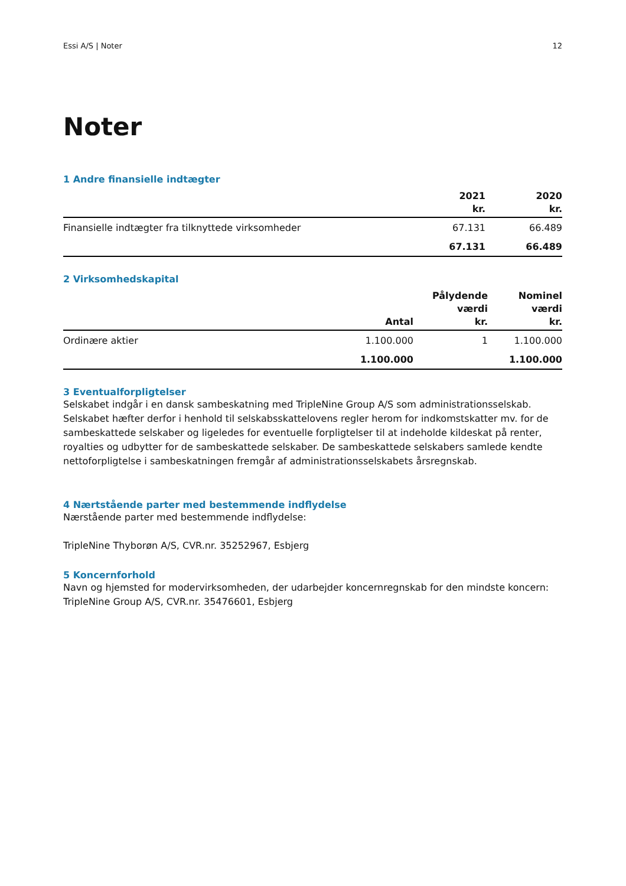Essi A/S | Noter 12
Noter
1 Andre finansielle indtægter
| | 2021 kr. | 2020 kr. |
| --- | --- | --- |
| Finansielle indtægter fra tilknyttede virksomheder | 67.131 | 66.489 |
| | 67.131 | 66.489 |
2 Virksomhedskapital
| | Antal | Pålydende værdi kr. | Nominel værdi kr. |
| --- | --- | --- | --- |
| Ordinære aktier | 1.100.000 | 1 | 1.100.000 |
| | 1.100.000 | | 1.100.000 |
3 Eventualforpligtelser
Selskabet indgår i en dansk sambeskatning med TripleNine Group A/S som administrationsselskab. Selskabet hæfter derfor i henhold til selskabsskattelovens regler herom for indkomstskatter mv. for de sambeskattede selskaber og ligeledes for eventuelle forpligtelser til at indeholde kildeskat på renter, royalties og udbytter for de sambeskattede selskaber. De sambeskattede selskabers samlede kendte nettoforpligtelse i sambeskatningen fremgår af administrationsselskabets årsregnskab.
4 Nærtstående parter med bestemmende indflydelse
Nærstående parter med bestemmende indflydelse:
TripleNine Thyborøn A/S, CVR.nr. 35252967, Esbjerg
5 Koncernforhold
Navn og hjemsted for modervirksomheden, der udarbejder koncernregnskab for den mindste koncern:
TripleNine Group A/S, CVR.nr. 35476601, Esbjerg